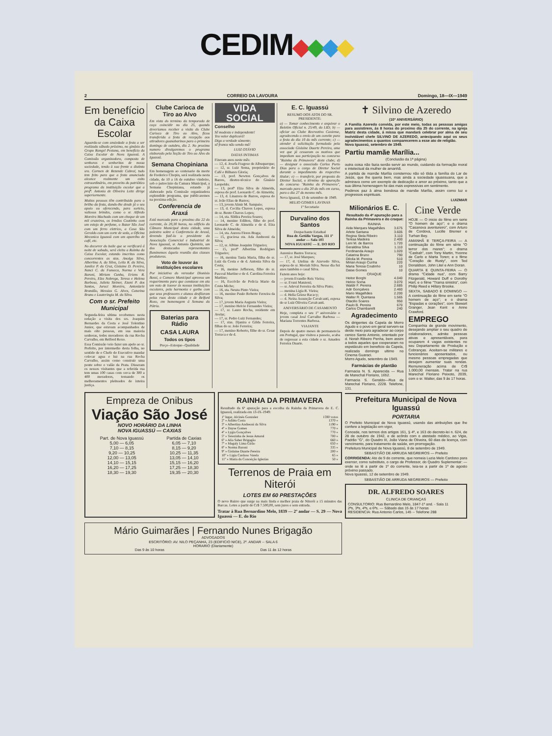CEDIM
2 CORREIO DA LAVOURA Domingo, 18—IX—1949
Em benefício da Caixa Escolar
Aguarda-se com ansiedade a festa a ser realizada sábado próximo, no ginásio do Grupo Rangel Pestana, em benefício da Caixa Escolar de Nova Iguassú. A Comissão organizadora, composta de senhoras e senhoritas de nossa sociedade, tendo à sua frente a distinta sra. Carmen de Rezende Cabral, tudo tem feito para que a festa anunciada alcance realmente um exito extraordinário, em proveito do patriótico programa da instituição escolar que a profª. Antonia de Oliveira Leite dirige superiormente.
Muitas pessoas têm contribuido para o brilho da festa, dando-lhe desde já o seu apoio ou oferecendo, para sorteio, valiosos brindes, como o sr. Alfredo Moreira Machado com um cheque de um mil cruzeiros, os Irmãos Coutinho com um estojo de perfume, o Bazar São José com um ferro eletrico, a Casa São Geraldo com um corte de seda, a Oficina Mecanica Iguassú com um aparelho de café, etc.
No decorrer do baile que se verificará á noite de sabado, será eleita a Rainha da Caixa Escolar, estando inscritas como concorrentes as stas. Anolga Silva, Albertina A. da Silva, Leila R. da Silva, Janilce P. da Cruz, Gislaine D. Pereira, Nanci C. da Fonseca, Norma e Vera Baroni, Miriam Cunha, Eriens R. Pereira, Elza Nobrega, Teresa e Helena Barbosa, Julieta Steiner, Ezani P. dos Santos, Juraci Moreira, Antonizele Brandão, Messias G. Alves, Catarina Bruno e Lauteringia M. da Silva.
Com o sr. Prefeito Municipal
Segunda-feira ultima recebemos nesta redação a visita dos srs. Joaquim Bernardes da Costa e José Tolentino Junior, que estavam acompanhados de mais oito pessoas, em sua maioria senhoras, todos moradores da rua Rocha Carvalho, em Belford Roxo.
Essa Comissão veio fazer um apelo ao sr. Prefeito, por intermedio desta folha, no sentido de o Chefe do Executivo mandar colocar agua e luz na rua Rocha Carvalho, assim como construir uma ponte sobre o valão da Prata. Disseram os nossos visitantes que a referida rua tem umas 100 casas com cerca de 300 a 400 moradores, tornando os melhoramentos pleiteados de inteira justiça.
Clube Carioca de Tiro ao Alvo
Em vista do termino da temporada de caça coincidir no dia 25, quando deveriamos receber a visita do Clube Carioca de Tiro ao Alvo, ficou transferida a festa de recepção aos atiradores guanabarinos para o primeiro domingo de outubro, dia 2. No proximo numero divulgaremos o programa elaborado pela Seção de Tiro ao Alvo do Iguassú.
Semana Chopiniana
Em homenagem ao centenario da morte de Frederico Chopin, será realizada nesta cidade, de 10 a 16 de outubro vindoiro, sob o patrocinio da Camara Municipal, a Semana Chopiniana, estando já elaborado pela Comissão organizadora esplendido programa, que publicaremos na proxima edição.
Conferencia de Araxá
Está marcada para o proximo dia 22 do corrente, ás 20,30 horas, no edificio da Câmara Municipal desta cidade, uma palestra sobre a Conferencia de Araxá, devendo fazê-la o presidente da Associação Comercial e Industrial de Nova Iguassú, sr. Antonio Quintela, um dos destacados representantes fluminenses áquela reunião das classes produtoras.
Voto de louvor ás instituições escolares
Por iniciativa do vereador Dionisio Bassi, a Camara Municipal aprovou um requerimento para que constasse em ata um voto de louvor ás nossas instituições escolares, pela harmonia e garbo com que seus professores e alunos desfilaram pelas ruas desta cidade e de Belford Roxo, em homenagem á Semana da Pátria.
Baterias para Rádio
CASA LAURA
Todos os tipos
Preço--Estoque--Qualidade
VIDA
SOCIAL
Conselho
Sê modesta e independente!
Teu valor duplicará!
Diga a verdade sòmente;
sê franca não sendo má!
LUIZ OTÁVIO
DATAS INTIMAS
Fizeram anos neste mês:
— 12, d. Josefa Fragoso de Albuquerque;
— 12, sr. Luiz Soma, proprietário do Café e Bilhares Gloria;
— 13, prof. Newton Gonçalves de Barros, diretor-técnico do Ginásio Leopoldo;
— 13, profª Elza Silva de Almeida, esposa do prof. Leonardo C. de Almeida;
— 13, d. Linazora de Barros, esposa do sr. João Elias de Barros;
— 13, jovem Almir M. Sampaio;
— 13, d. Cecilia Chaves Lopes, esposa do sr. Bento Chaves Lopes;
— 14, sta. Sildira Pereira Soares;
— 14, menino Edilton, filho do prof. Leonardo C. de Almeida e de d. Elza Silva de Almeida;
— 14, sta. Aurora Flores Braga;
— 15, graciosa sta. Ada Andreoni da Silva;
— 12, sr. Albino Joaquim Trigueiro;
— 15, profª Albertina Rodrigues Trigueiro;
— 16, menina Tania Maria, filha do sr. Luiz da Costa e de d. Antonia Silva da Costa;
— 16, menino Jefferson, filho do sr. Pascoal Martino e de d. Carolina Ferreira Martino;
— 16, Escrivão de Policia Mario da Costa Micho;
— 16, sta. Neuza Pinto Vieira;
— 16, menino Paulo Roberto Ferreira da Silva;
— 17, jovem Maria Augusta Vieira;
— 17, menino Helcio Fernandes Vieira;
— 17, sr. Lauro Rocha, residente em Avelar;
— 17, sr. Pedro Luiz Fernandes;
— 17, stas. Djanira e Gilda Ferreira, filhas do sr. João Ferreira;
— 17, menino Roberto, filho do sr. Cesar Torraca e de d.
E. C. Iguassú
RESUMO DOS ATOS DO SR. PRESIDENTE:
a) — Tomar conhecimento e arquivar o Boletim Oficial n. 25/49, da LID; b) — oficiar ao Clube Recreativo Caxiense, agradecendo o envio de um convite para a festa do dia 10 do mês corrente; c) — atender á solicitação formulada pela associada Gislaine Duarte Pereira, uma vez que já cessaram os motivos que impediam sua participação no concurso "Rainha da Primavera" deste clube; d) — designar o associado Carlos Porto Dias para o cargo de Diretor Social durante o impedimento do respectivo titular; e) — transferir, por proposta do Diretor Social, o término da apuração do concurso "Rainha da Primavera", marcado para o dia 20 do mês em curso, para o dia 27 do mesmo mês.
Nova Iguassú, 13 de setembro de 1949.
HELIO GOMES LAVINAS
1º Secretario
Durvalino dos Santos
Despachante Estadual
Rua dr. Getúlio Vargas, 111 1º andar — Sala 103
NOVA IGUASSÚ — E. DO RIO
Aurenice Bastos Torraca;
— 17, sr. José Marques;
— 17, d. Utelina de Azevedo Silva, esposa do sr. Moriah Silva. Nesse dia fez anos também o casal Silva.
Fazem anos hoje:
— jovem Evandio Reis Vieira;
— sr. Evani Manzoni;
— sr. Adeval Ferreira da Silva Pinto;
— menina Ligia R. Vieira;
— d. Helia Griese Racacy;
— d. Neiza Assunção Cavalcanti, esposa do sr Luiz Oliveira Cavalcanti.
ANIVERSÁRIO DE CASAMENTO
Hoje, completa o seu 1º aniversário o jovem casal José Carvalho Barbosa — Mariana Torrentes Barbosa.
VIAJANTE
Depois de quatro meses de permanencia em Portugal, que visitou a passeio, acaba de regressar a esta cidade o sr. Amadeu Ferreira Duarte.
Empreza de Onibus
Viação São José
NOVO HORÁRIO DA LINHA
NOVA IGUASSÚ — CAXIAS
| Part. de Nova Iguassú | Partida de Caxias |
| --- | --- |
| 5,00 — 6,05 | 6,05 — 7,10 |
| 7,10 — 8,15 | 8,15 — 9,20 |
| 9,20 — 10,25 | 10,25 — 11,35 |
| 12,00 — 13,05 | 13,05 — 14,10 |
| 14,10 — 15,15 | 15,15 — 16,20 |
| 16,20 — 17,25 | 17,25 — 18,30 |
| 18,30 — 19,30 | 19,35 — 20,30 |
RAINHA DA PRIMAVERA
Resultado da 6ª apuração para a escolha da Rainha da Primavera do E. C. Iguassú, realizada em 13-IX-1949:
| 1º lugar, Alcinéa Gonzalez | 1590 votos |
| 2º » Adiléa Costa | 1370 » |
| 3º » Albertina Andreoni da Silva | 1190 » |
| 4º » Dayse Gomes | 770 » |
| 4º » Lygia Gonçalves | 770 » |
| 5º » Terezinha de Jesus Amaral | 700 » |
| 6º » Alia Saber Brigagão | 660 » |
| 7º » Magaly Lima Girão | 650 » |
| 8º » Norma Baroni | 335 » |
| 9º » Gislaine Duarte Pereira | 200 » |
| 10º » Ligia Cardoso Varela | 65 » |
| 11º » Maria da Conceição Iglezias | 50 » |
Terrenos de Praia em Niterói
LOTES EM 60 PRESTAÇÕES
O novo Bairro que surge na mais linda e melhor praia de Niterói a 15 minutos das Barcas. Lotes a partir de Cr$ 7.500,00, sem juros e sem entrada.
Tratar à Rua Bernardino Melo, 1839 — 2º andar — S. 29 — Nova Iguassú — E. do Rio
Mário Guimarães | Fernando Nunes Brigagão
ADVOGADOS
ESCRITÓRIO: AV. NILO PEÇANHA, 23 (EDIFICIO NICE), 2º. ANDAR -- SALA 6
HORARIO (Diariamente)
Das 9 ás 10 horas Das 11 ás 12 horas
✝ Silvino de Azeredo
(10º ANIVERSÁRIO)
A Familia Azeredo convida, por este meio, todas as pessoas amigas para assistirem, ás 8 horas do proximo dia 25 do corrente, na igreja Matriz desta cidade, á missa que mandará celebrar por alma de seu inolvidável chefe SILVINO DE AZEREDO, antecipando aqui os seus agradecimentos a quantos comparecerem a esse ato de religião.
Nova Iguassú, setembro de 1949.
Partiu mamãe Marília...
(Conclusão da 1ª página)
outra coisa não fazia senão servir ao mundo, cuidando da formação moral e intelectual da mulher de amanhã.
A partida de mamãe Marília consternou não só tôda a família do Lar de Jesús, que lhe queria bem, mas ainda a sociedade iguassuana, que a admirava como um exemplo de dedicação e amor ao próximo, tanto que a sua última homenagem foi das mais expressivas em sentimento.
Pedimos paz à alma bondosa de mamãe Marília, assim como luz e progressos espirituais.
LUIZMAR
Milionários E. C.
Resultado da 4ª apuração para a Rainha da Primavera e do craque:
| RAINHA | |
| --- | --- |
| Aida Marques Magalhães | 3.675 |
| Arlete Santana | 3.605 |
| Regina Stela Ribeiro | 3.110 |
| Teresa Madeira | 2.400 |
| Leni M. de Barros | 1.720 |
| Geraldina Silva | 1.110 |
| Ferdinanda Araujo | 1.020 |
| Catarina Bruno | 790 |
| Dilcéa M. Pereira | 510 |
| Mirian Araujo Cunha | 220 |
| Maria Teresa Coutinho | 10 |
| Daise Gomes | 10 |
| CRAQUE | |
| Heitor Borghi | 4.040 |
| Helcio Soma | 3.070 |
| Waldir F. Pereira | 2.685 |
| Adir Gonçalves | 2.460 |
| Mario Magalhães | 2.200 |
| Walter R. Quintana | 1.565 |
| Otacilio Soares | 950 |
| Paulo B. Pereira | 670 |
| Carlos Chambarelli | 240 |
Agradecimento
Os dirigentes da Capela de Morro Agudo e o povo em geral servem-se deste meio para agradecer ao corpo cenico Santo Antonio, orientado por d. Norah Ribeiro Penha, bem assim a todos aqueles que cooperaram no espetáculo em beneficio da Capela, realizada domingo ultimo no Cinema Guaraci.
Morro Agudo, setembro de 1949.
Farmácias de plantão
Farmacia N. S. Aparecida — Rua de Marechal Floriano, 1652.
Farmacia S. Geraldo—Rua de Marechal Floriano, 2228. Telefone, 131.
Cine Verde
HOJE — O inicio do filme em serie "O homem de aço"; e o drama "Casanova aventureiro", com Arturo de Cordova, Lucille Bremer e Turhan Bey.
AMANHÃ E TERÇA-FEIRA — A continuação do filme em série "O terror dos mares"; o drama "Casbah", com Tony Martin, Yvonne de Carlo e Marta Toren; e o filme "Coração de Rusty", com Ted Donaldson, John Litel e Ann Doran.
QUARTA E QUINTA-FEIRA — O drama "Cidade nua", com Barry Fitzgerald, Howard Duff e Dorothy Hart; e o filme "Trama sinistra", com Philip Reed e Hillary Brooke.
SEXTA, SABADO E DOMINGO — A continuação do filme em serie "O homem de aço"; e o drama "Espadas e corações", com Stewart Granger, Jean Kent e Anne Crawford.
EMPREGO Companhia de grande movimento, desejando ampliar o seu quadro de colaboradores, admite pessoas ativas e apresentáveis, para ocuparem 4 vagas existentes no seu Departamento de Produção e Cobranças. Aceitam-se militares e funcionários aposentados, ou mesmo pessoas empregadas que desejem aumentar suas rendas. Remuneração acima de Cr$ 1.000,00 mensais. Tratar na rua Marechal Floriano Peixoto, 2039, com o sr. Walter, das 9 ás 17 horas.
Prefeitura Municipal de Nova Iguassú
PORTARIA
O Prefeito Municipal de Nova Iguassú, usando das atribuições que lhe confere a legislação em vigor,
Concede, nos termos dos artigos 161, § 4º, e 163 do decreto-lei n. 624, de 28 de outubro de 1942, e de acôrdo com o atestado médico, ao Vigia, Padrão "G", do Quadro III, João Viana de Oliveira, 60 dias de licença, com vencimento, para tratamento de saúde, em prorrogação.
Prefeitura Municipal de Nova Iguassú, 8 de setembro de 1949.
SEBASTIÃO DE ARRUDA NEGREIROS — Prefeito
CORRIGENDA: Ato de 9 do corrente, que nomeia Luzia Melo Cardoso para exercer, como substituto, o cargo de Professor, do Quadro Suplementar: — onde se lê a partir de 1º do corrente, leia-se a partir de 1º de agosto próximo passado.
Nova Iguassú, 12 de setembro de 1949.
SEBASTIÃO DE ARRUDA NEGREIROS — Prefeito
DR. ALFREDO SOARES
CLINICA DE CRIANÇAS
CONSULTORIO: Rua Bernardino Melo, 1847-1º and. - Sala 11
2ªs, 3ªs, 4ªs, e 6ªs. — Sábado das 15 ás 17 horas
RESIDENCIA: Rua Antonio Carlos, 145 -- Telefone 288